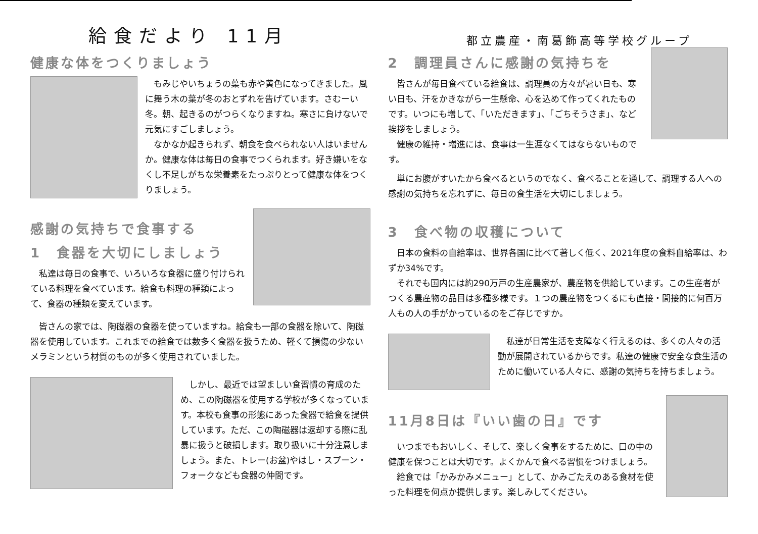給食だより 11月
都立農産・南葛飾高等学校グループ
健康な体をつくりましょう
もみじやいちょうの葉も赤や黄色になってきました。風に舞う木の葉が冬のおとずれを告げています。さむーい冬。朝、起きるのがつらくなりますね。寒さに負けないで元気にすごしましょう。
なかなか起きられず、朝食を食べられない人はいませんか。健康な体は毎日の食事でつくられます。好き嫌いをなくし不足しがちな栄養素をたっぷりとって健康な体をつくりましょう。
感謝の気持ちで食事する
1　食器を大切にしましょう
私達は毎日の食事で、いろいろな食器に盛り付けられている料理を食べています。給食も料理の種類によって、食器の種類を変えています。
皆さんの家では、陶磁器の食器を使っていますね。給食も一部の食器を除いて、陶磁器を使用しています。これまでの給食では数多く食器を扱うため、軽くて損傷の少ないメラミンという材質のものが多く使用されていました。
しかし、最近では望ましい食習慣の育成のため、この陶磁器を使用する学校が多くなっています。本校も食事の形態にあった食器で給食を提供しています。ただ、この陶磁器は返却する際に乱暴に扱うと破損します。取り扱いに十分注意しましょう。また、トレー(お盆)やはし・スプーン・フォークなども食器の仲間です。
2　調理員さんに感謝の気持ちを
皆さんが毎日食べている給食は、調理員の方々が暑い日も、寒い日も、汗をかきながら一生懸命、心を込めて作ってくれたものです。いつにも増して、「いただきます」、「ごちそうさま」、など挨拶をしましょう。
健康の維持・増進には、食事は一生涯なくてはならないものです。
単にお腹がすいたから食べるというのでなく、食べることを通して、調理する人への感謝の気持ちを忘れずに、毎日の食生活を大切にしましょう。
3　食べ物の収穫について
日本の食料の自給率は、世界各国に比べて著しく低く、2021年度の食料自給率は、わずか34%です。
それでも国内には約290万戸の生産農家が、農産物を供給しています。この生産者がつくる農産物の品目は多種多様です。１つの農産物をつくるにも直接・間接的に何百万人もの人の手がかっているのをご存じですか。
私達が日常生活を支障なく行えるのは、多くの人々の活動が展開されているからです。私達の健康で安全な食生活のために働いている人々に、感謝の気持ちを持ちましょう。
11月8日は『いい歯の日』です
いつまでもおいしく、そして、楽しく食事をするために、口の中の健康を保つことは大切です。よくかんで食べる習慣をつけましょう。
給食では「かみかみメニュー」として、かみごたえのある食材を使った料理を何点か提供します。楽しみしてください。